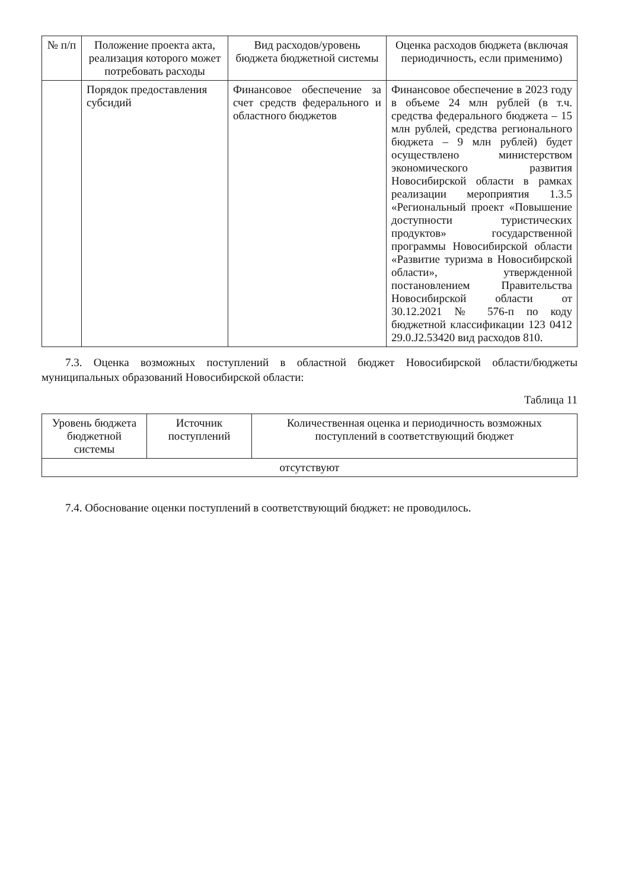| № п/п | Положение проекта акта, реализация которого может потребовать расходы | Вид расходов/уровень бюджета бюджетной системы | Оценка расходов бюджета (включая периодичность, если применимо) |
| --- | --- | --- | --- |
| | Порядок предоставления субсидий | Финансовое обеспечение за счет средств федерального и областного бюджетов | Финансовое обеспечение в 2023 году в объеме 24 млн рублей (в т.ч. средства федерального бюджета – 15 млн рублей, средства регионального бюджета – 9 млн рублей) будет осуществлено министерством экономического развития Новосибирской области в рамках реализации мероприятия 1.3.5 «Региональный проект «Повышение доступности туристических продуктов» государственной программы Новосибирской области «Развитие туризма в Новосибирской области», утвержденной постановлением Правительства Новосибирской области от 30.12.2021 № 576-п по коду бюджетной классификации 123 0412 29.0.J2.53420 вид расходов 810. |
7.3. Оценка возможных поступлений в областной бюджет Новосибирской области/бюджеты муниципальных образований Новосибирской области:
Таблица 11
| Уровень бюджета бюджетной системы | Источник поступлений | Количественная оценка и периодичность возможных поступлений в соответствующий бюджет |
| --- | --- | --- |
| отсутствуют | | |
7.4. Обоснование оценки поступлений в соответствующий бюджет: не проводилось.